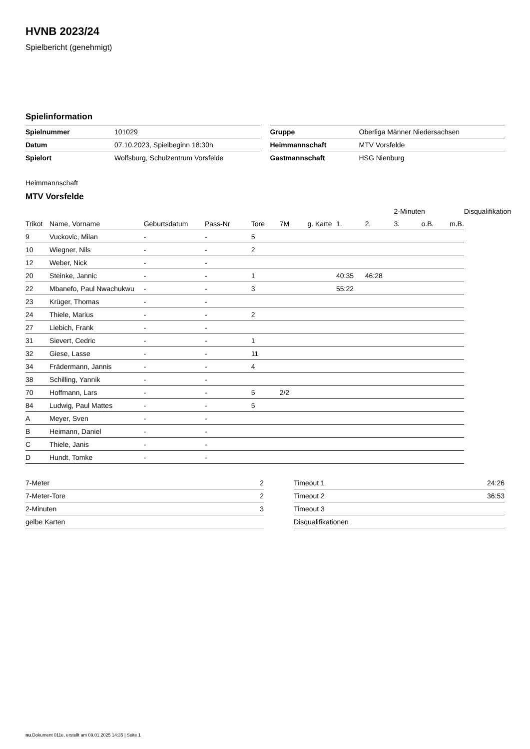HVNB 2023/24
Spielbericht (genehmigt)
Spielinformation
| Spielnummer | 101029 |
| Datum | 07.10.2023, Spielbeginn 18:30h |
| Spielort | Wolfsburg, Schulzentrum Vorsfelde |
| Gruppe | Oberliga Männer Niedersachsen |
| Heimmannschaft | MTV Vorsfelde |
| Gastmannschaft | HSG Nienburg |
Heimmannschaft
MTV Vorsfelde
| | | | | | | | | | 2-Minuten | | | Disqualifikation |
| Trikot | Name, Vorname | Geburtsdatum | Pass-Nr | Tore | 7M | g. Karte | 1. | 2. | 3. | o.B. | m.B. | |
| 9 | Vuckovic, Milan | - | - | 5 | | | | | | | | |
| 10 | Wiegner, Nils | - | - | 2 | | | | | | | | |
| 12 | Weber, Nick | - | - | | | | | | | | | |
| 20 | Steinke, Jannic | - | - | 1 | | | 40:35 | 46:28 | | | | |
| 22 | Mbanefo, Paul Nwachukwu | - | - | 3 | | | 55:22 | | | | | |
| 23 | Krüger, Thomas | - | - | | | | | | | | | |
| 24 | Thiele, Marius | - | - | 2 | | | | | | | | |
| 27 | Liebich, Frank | - | - | | | | | | | | | |
| 31 | Sievert, Cedric | - | - | 1 | | | | | | | | |
| 32 | Giese, Lasse | - | - | 11 | | | | | | | | |
| 34 | Frädermann, Jannis | - | - | 4 | | | | | | | | |
| 38 | Schilling, Yannik | - | - | | | | | | | | | |
| 70 | Hoffmann, Lars | - | - | 5 | 2/2 | | | | | | | |
| 84 | Ludwig, Paul Mattes | - | - | 5 | | | | | | | | |
| A | Meyer, Sven | - | - | | | | | | | | | |
| B | Heimann, Daniel | - | - | | | | | | | | | |
| C | Thiele, Janis | - | - | | | | | | | | | |
| D | Hundt, Tomke | - | - | | | | | | | | | |
| 7-Meter | 2 |
| 7-Meter-Tore | 2 |
| 2-Minuten | 3 |
| gelbe Karten | |
| Timeout 1 | 24:26 |
| Timeout 2 | 36:53 |
| Timeout 3 | |
| Disqualifikationen | |
nu.Dokument 011e, erstellt am 09.01.2025 14:35 | Seite 1